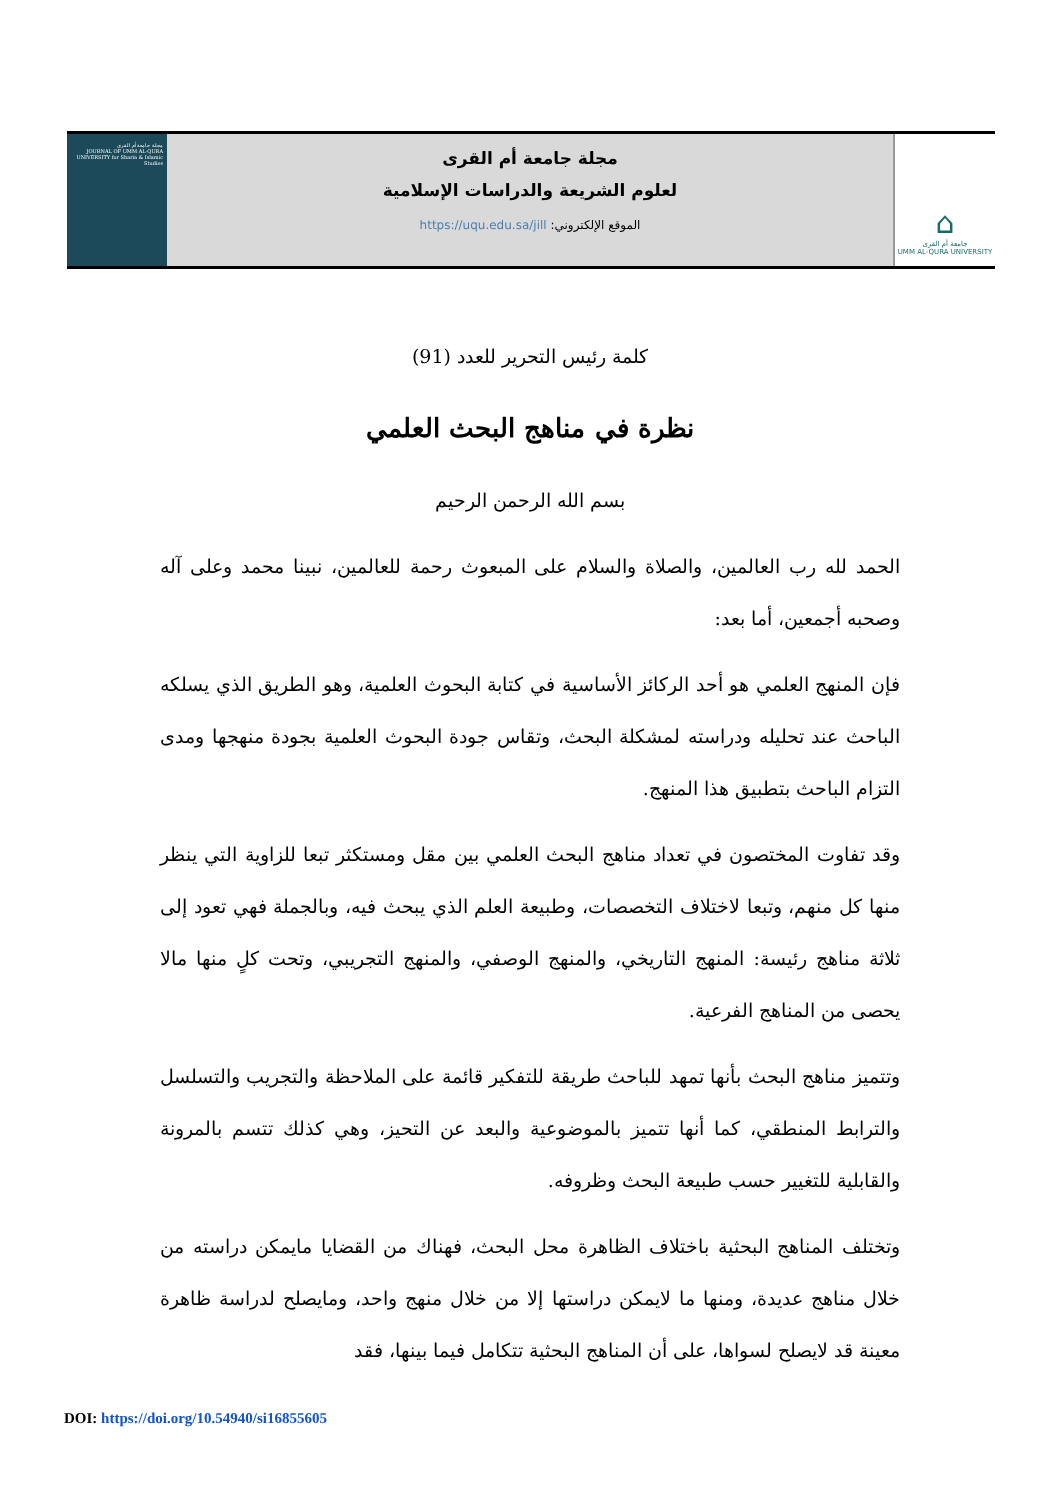⌂
جامعة أم القرى
UMM AL-QURA UNIVERSITY
مجلة جامعة أم القرى
لعلوم الشريعة والدراسات الإسلامية
الموقع الإلكتروني: https://uqu.edu.sa/jill
مجلة جامعة أم القرى
JOURNAL OF UMM AL-QURA UNIVERSITY for Sharia & Islamic Studies
كلمة رئيس التحرير للعدد (91)
نظرة في مناهج البحث العلمي
بسم الله الرحمن الرحيم
الحمد لله رب العالمين، والصلاة والسلام على المبعوث رحمة للعالمين، نبينا محمد وعلى آله وصحبه أجمعين، أما بعد:
فإن المنهج العلمي هو أحد الركائز الأساسية في كتابة البحوث العلمية، وهو الطريق الذي يسلكه الباحث عند تحليله ودراسته لمشكلة البحث، وتقاس جودة البحوث العلمية بجودة منهجها ومدى التزام الباحث بتطبيق هذا المنهج.
وقد تفاوت المختصون في تعداد مناهج البحث العلمي بين مقل ومستكثر تبعا للزاوية التي ينظر منها كل منهم، وتبعا لاختلاف التخصصات، وطبيعة العلم الذي يبحث فيه، وبالجملة فهي تعود إلى ثلاثة مناهج رئيسة: المنهج التاريخي، والمنهج الوصفي، والمنهج التجريبي، وتحت كلٍ منها مالا يحصى من المناهج الفرعية.
وتتميز مناهج البحث بأنها تمهد للباحث طريقة للتفكير قائمة على الملاحظة والتجريب والتسلسل والترابط المنطقي، كما أنها تتميز بالموضوعية والبعد عن التحيز، وهي كذلك تتسم بالمرونة والقابلية للتغيير حسب طبيعة البحث وظروفه.
وتختلف المناهج البحثية باختلاف الظاهرة محل البحث، فهناك من القضايا مايمكن دراسته من خلال مناهج عديدة، ومنها ما لايمكن دراستها إلا من خلال منهج واحد، ومايصلح لدراسة ظاهرة معينة قد لايصلح لسواها، على أن المناهج البحثية تتكامل فيما بينها، فقد
DOI: https://doi.org/10.54940/si16855605